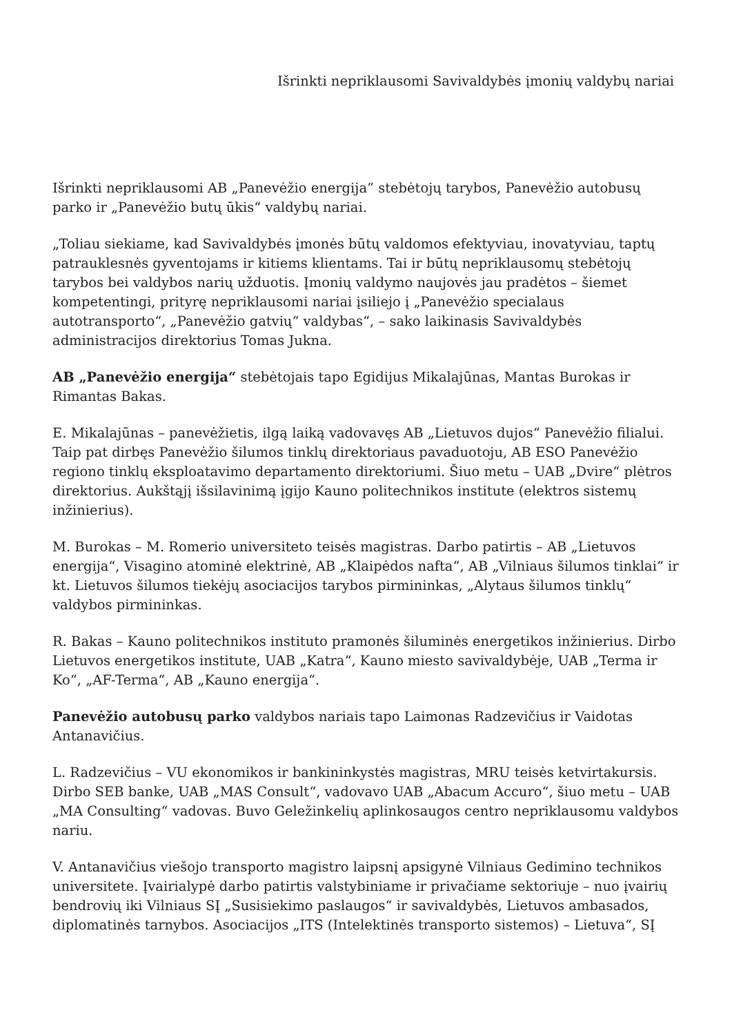Išrinkti nepriklausomi Savivaldybės įmonių valdybų nariai
Išrinkti nepriklausomi AB „Panevėžio energija” stebėtojų tarybos, Panevėžio autobusų parko ir „Panevėžio butų ūkis“ valdybų nariai.
„Toliau siekiame, kad Savivaldybės įmonės būtų valdomos efektyviau, inovatyviau, taptų patrauklesnės gyventojams ir kitiems klientams. Tai ir būtų nepriklausomų stebėtojų tarybos bei valdybos narių užduotis. Įmonių valdymo naujovės jau pradėtos – šiemet kompetentingi, prityrę nepriklausomi nariai įsiliejo į „Panevėžio specialaus autotransporto“, „Panevėžio gatvių“ valdybas“, – sako laikinasis Savivaldybės administracijos direktorius Tomas Jukna.
AB „Panevėžio energija“ stebėtojais tapo Egidijus Mikalajūnas, Mantas Burokas ir Rimantas Bakas.
E. Mikalajūnas – panevėžietis, ilgą laiką vadovavęs AB „Lietuvos dujos“ Panevėžio filialui. Taip pat dirbęs Panevėžio šilumos tinklų direktoriaus pavaduotoju, AB ESO Panevėžio regiono tinklų eksploatavimo departamento direktoriumi. Šiuo metu – UAB „Dvire“ plėtros direktorius. Aukštąjį išsilavinimą įgijo Kauno politechnikos institute (elektros sistemų inžinierius).
M. Burokas – M. Romerio universiteto teisės magistras. Darbo patirtis – AB „Lietuvos energija“, Visagino atominė elektrinė, AB „Klaipėdos nafta“, AB „Vilniaus šilumos tinklai“ ir kt. Lietuvos šilumos tiekėjų asociacijos tarybos pirmininkas, „Alytaus šilumos tinklų“ valdybos pirmininkas.
R. Bakas – Kauno politechnikos instituto pramonės šiluminės energetikos inžinierius. Dirbo Lietuvos energetikos institute, UAB „Katra“, Kauno miesto savivaldybėje, UAB „Terma ir Ko“, „AF-Terma“, AB „Kauno energija“.
Panevėžio autobusų parko valdybos nariais tapo Laimonas Radzevičius ir Vaidotas Antanavičius.
L. Radzevičius – VU ekonomikos ir bankininkystės magistras, MRU teisės ketvirtakursis. Dirbo SEB banke, UAB „MAS Consult“, vadovavo UAB „Abacum Accuro“, šiuo metu – UAB „MA Consulting“ vadovas. Buvo Geležinkelių aplinkosaugos centro nepriklausomu valdybos nariu.
V. Antanavičius viešojo transporto magistro laipsnį apsigynė Vilniaus Gedimino technikos universitete. Įvairialypė darbo patirtis valstybiniame ir privačiame sektoriuje – nuo įvairių bendrovių iki Vilniaus SĮ „Susisiekimo paslaugos“ ir savivaldybės, Lietuvos ambasados, diplomatinės tarnybos. Asociacijos „ITS (Intelektinės transporto sistemos) – Lietuva“, SĮ